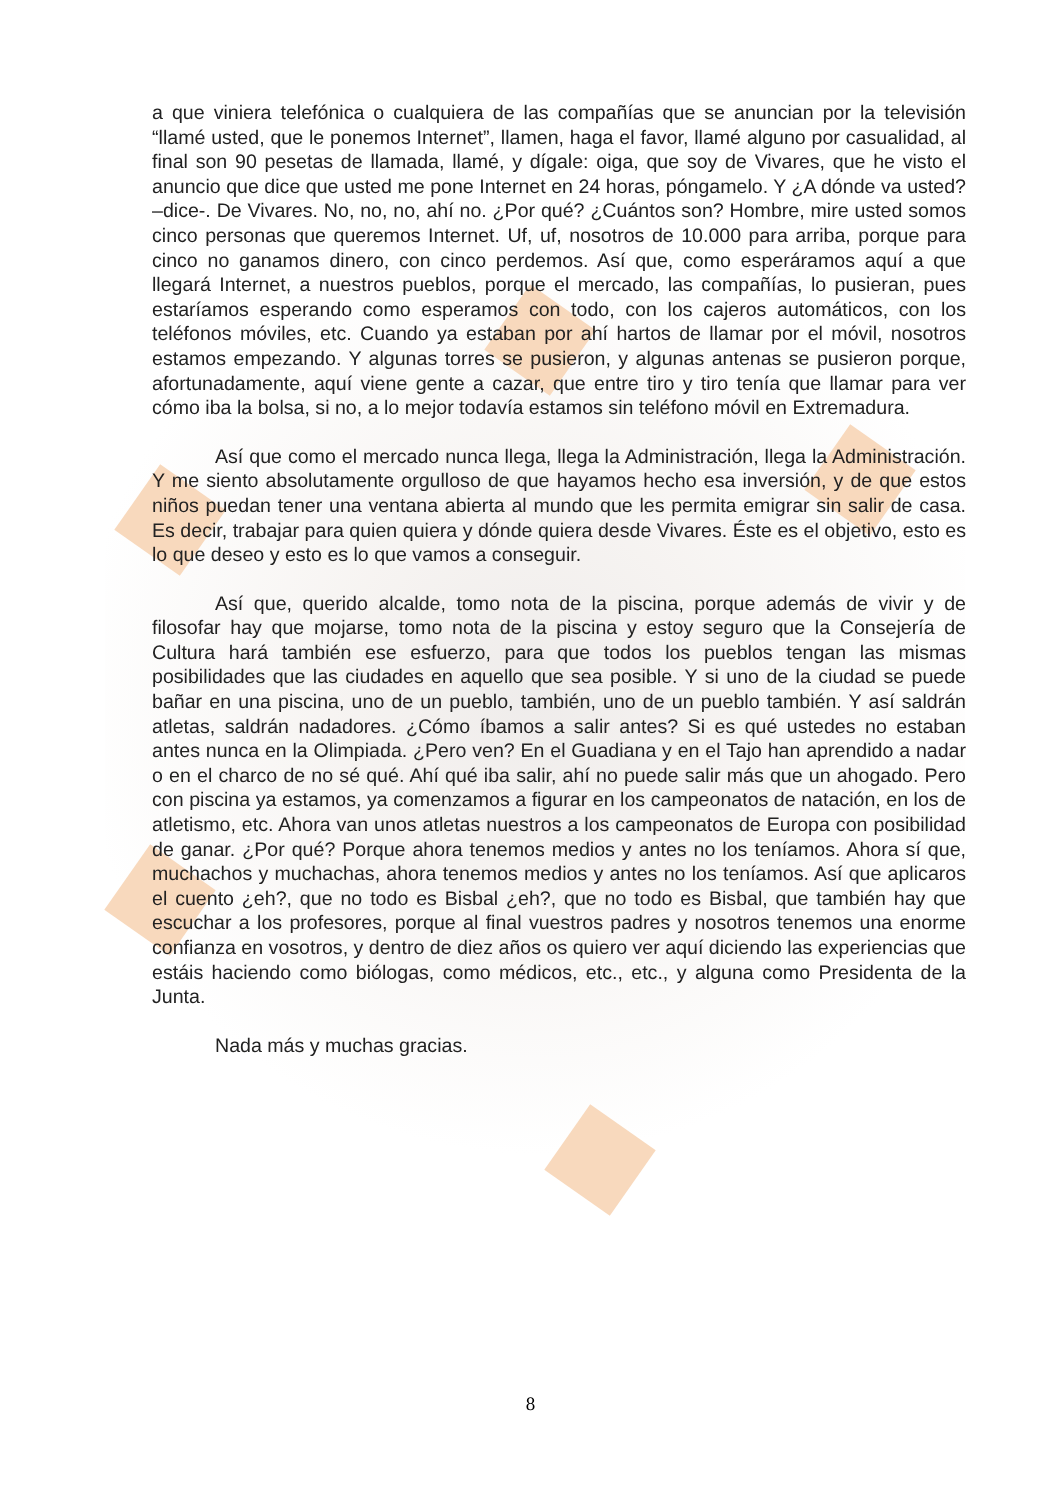a que viniera telefónica o cualquiera de las compañías que se anuncian por la televisión “llamé usted, que le ponemos Internet”, llamen, haga el favor, llamé alguno por casualidad, al final son 90 pesetas de llamada, llamé, y dígale: oiga, que soy de Vivares, que he visto el anuncio que dice que usted me pone Internet en 24 horas, póngamelo. Y ¿A dónde va usted? –dice-. De Vivares. No, no, no, ahí no. ¿Por qué? ¿Cuántos son? Hombre, mire usted somos cinco personas que queremos Internet. Uf, uf, nosotros de 10.000 para arriba, porque para cinco no ganamos dinero, con cinco perdemos. Así que, como esperáramos aquí a que llegará Internet, a nuestros pueblos, porque el mercado, las compañías, lo pusieran, pues estaríamos esperando como esperamos con todo, con los cajeros automáticos, con los teléfonos móviles, etc. Cuando ya estaban por ahí hartos de llamar por el móvil, nosotros estamos empezando. Y algunas torres se pusieron, y algunas antenas se pusieron porque, afortunadamente, aquí viene gente a cazar, que entre tiro y tiro tenía que llamar para ver cómo iba la bolsa, si no, a lo mejor todavía estamos sin teléfono móvil en Extremadura.
Así que como el mercado nunca llega, llega la Administración, llega la Administración. Y me siento absolutamente orgulloso de que hayamos hecho esa inversión, y de que estos niños puedan tener una ventana abierta al mundo que les permita emigrar sin salir de casa. Es decir, trabajar para quien quiera y dónde quiera desde Vivares. Éste es el objetivo, esto es lo que deseo y esto es lo que vamos a conseguir.
Así que, querido alcalde, tomo nota de la piscina, porque además de vivir y de filosofar hay que mojarse, tomo nota de la piscina y estoy seguro que la Consejería de Cultura hará también ese esfuerzo, para que todos los pueblos tengan las mismas posibilidades que las ciudades en aquello que sea posible. Y si uno de la ciudad se puede bañar en una piscina, uno de un pueblo, también, uno de un pueblo también. Y así saldrán atletas, saldrán nadadores. ¿Cómo íbamos a salir antes? Si es qué ustedes no estaban antes nunca en la Olimpiada. ¿Pero ven? En el Guadiana y en el Tajo han aprendido a nadar o en el charco de no sé qué. Ahí qué iba salir, ahí no puede salir más que un ahogado. Pero con piscina ya estamos, ya comenzamos a figurar en los campeonatos de natación, en los de atletismo, etc. Ahora van unos atletas nuestros a los campeonatos de Europa con posibilidad de ganar. ¿Por qué? Porque ahora tenemos medios y antes no los teníamos. Ahora sí que, muchachos y muchachas, ahora tenemos medios y antes no los teníamos. Así que aplicaros el cuento ¿eh?, que no todo es Bisbal ¿eh?, que no todo es Bisbal, que también hay que escuchar a los profesores, porque al final vuestros padres y nosotros tenemos una enorme confianza en vosotros, y dentro de diez años os quiero ver aquí diciendo las experiencias que estáis haciendo como biólogas, como médicos, etc., etc., y alguna como Presidenta de la Junta.
Nada más y muchas gracias.
8